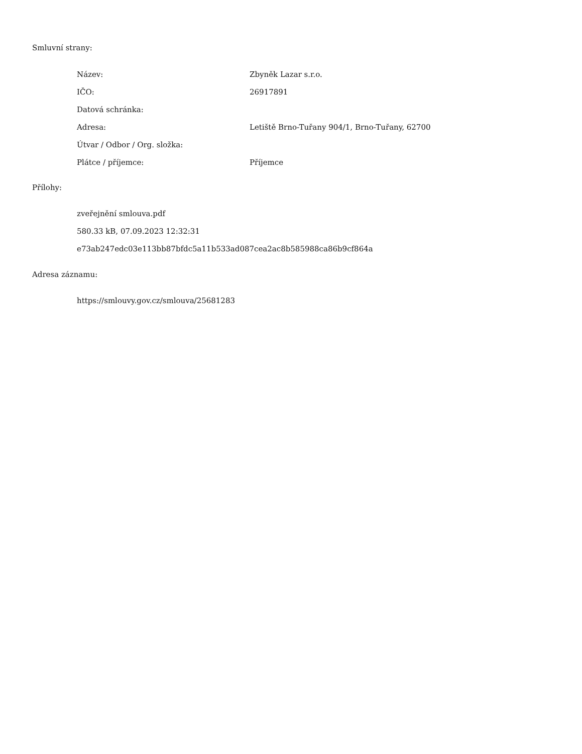Smluvní strany:
| Název: | Zbyněk Lazar s.r.o. |
| IČO: | 26917891 |
| Datová schránka: | |
| Adresa: | Letiště Brno-Tuřany 904/1, Brno-Tuřany, 62700 |
| Útvar / Odbor / Org. složka: | |
| Plátce / příjemce: | Příjemce |
Přílohy:
zveřejnění smlouva.pdf
580.33 kB, 07.09.2023 12:32:31
e73ab247edc03e113bb87bfdc5a11b533ad087cea2ac8b585988ca86b9cf864a
Adresa záznamu:
https://smlouvy.gov.cz/smlouva/25681283